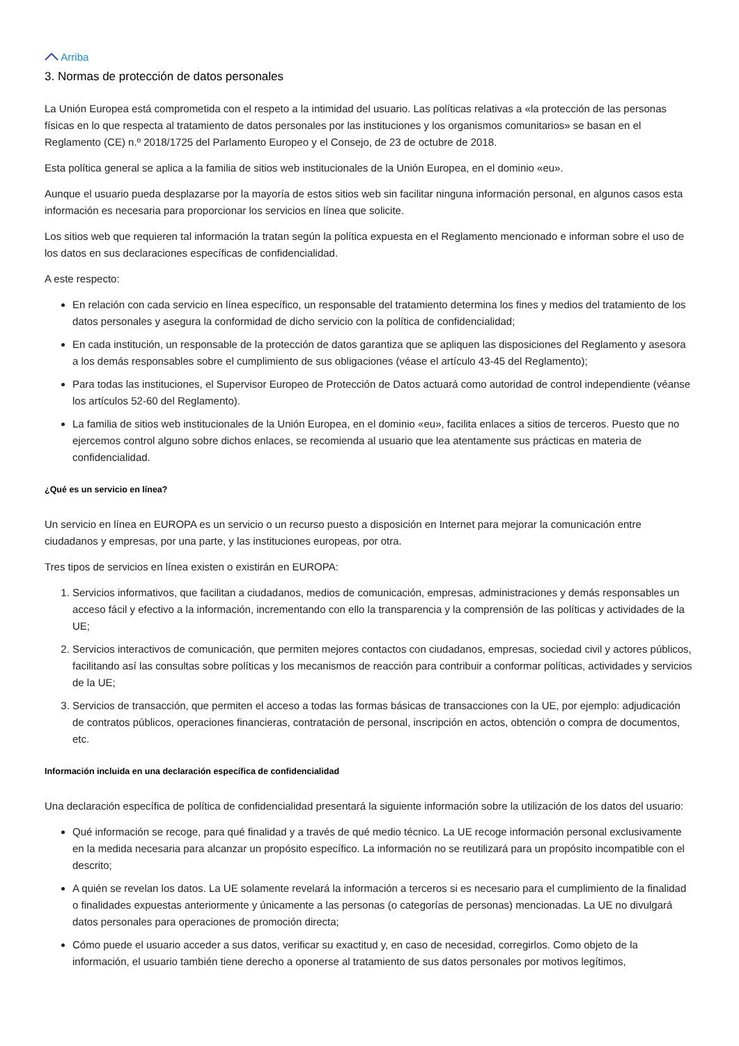Arriba
3. Normas de protección de datos personales
La Unión Europea está comprometida con el respeto a la intimidad del usuario. Las políticas relativas a «la protección de las personas físicas en lo que respecta al tratamiento de datos personales por las instituciones y los organismos comunitarios» se basan en el Reglamento (CE) n.º 2018/1725 del Parlamento Europeo y el Consejo, de 23 de octubre de 2018.
Esta política general se aplica a la familia de sitios web institucionales de la Unión Europea, en el dominio «eu».
Aunque el usuario pueda desplazarse por la mayoría de estos sitios web sin facilitar ninguna información personal, en algunos casos esta información es necesaria para proporcionar los servicios en línea que solicite.
Los sitios web que requieren tal información la tratan según la política expuesta en el Reglamento mencionado e informan sobre el uso de los datos en sus declaraciones específicas de confidencialidad.
A este respecto:
En relación con cada servicio en línea específico, un responsable del tratamiento determina los fines y medios del tratamiento de los datos personales y asegura la conformidad de dicho servicio con la política de confidencialidad;
En cada institución, un responsable de la protección de datos garantiza que se apliquen las disposiciones del Reglamento y asesora a los demás responsables sobre el cumplimiento de sus obligaciones (véase el artículo 43-45 del Reglamento);
Para todas las instituciones, el Supervisor Europeo de Protección de Datos actuará como autoridad de control independiente (véanse los artículos 52-60 del Reglamento).
La familia de sitios web institucionales de la Unión Europea, en el dominio «eu», facilita enlaces a sitios de terceros. Puesto que no ejercemos control alguno sobre dichos enlaces, se recomienda al usuario que lea atentamente sus prácticas en materia de confidencialidad.
¿Qué es un servicio en línea?
Un servicio en línea en EUROPA es un servicio o un recurso puesto a disposición en Internet para mejorar la comunicación entre ciudadanos y empresas, por una parte, y las instituciones europeas, por otra.
Tres tipos de servicios en línea existen o existirán en EUROPA:
1. Servicios informativos, que facilitan a ciudadanos, medios de comunicación, empresas, administraciones y demás responsables un acceso fácil y efectivo a la información, incrementando con ello la transparencia y la comprensión de las políticas y actividades de la UE;
2. Servicios interactivos de comunicación, que permiten mejores contactos con ciudadanos, empresas, sociedad civil y actores públicos, facilitando así las consultas sobre políticas y los mecanismos de reacción para contribuir a conformar políticas, actividades y servicios de la UE;
3. Servicios de transacción, que permiten el acceso a todas las formas básicas de transacciones con la UE, por ejemplo: adjudicación de contratos públicos, operaciones financieras, contratación de personal, inscripción en actos, obtención o compra de documentos, etc.
Información incluida en una declaración específica de confidencialidad
Una declaración específica de política de confidencialidad presentará la siguiente información sobre la utilización de los datos del usuario:
Qué información se recoge, para qué finalidad y a través de qué medio técnico. La UE recoge información personal exclusivamente en la medida necesaria para alcanzar un propósito específico. La información no se reutilizará para un propósito incompatible con el descrito;
A quién se revelan los datos. La UE solamente revelará la información a terceros si es necesario para el cumplimiento de la finalidad o finalidades expuestas anteriormente y únicamente a las personas (o categorías de personas) mencionadas. La UE no divulgará datos personales para operaciones de promoción directa;
Cómo puede el usuario acceder a sus datos, verificar su exactitud y, en caso de necesidad, corregirlos. Como objeto de la información, el usuario también tiene derecho a oponerse al tratamiento de sus datos personales por motivos legítimos,